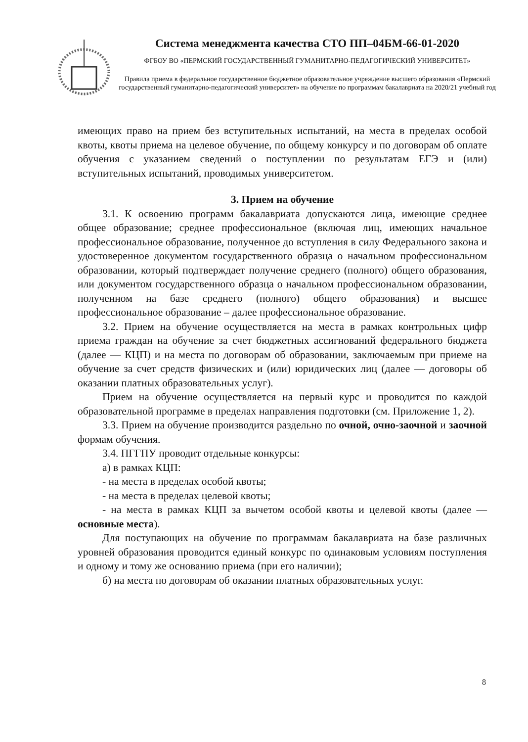Система менеджмента качества СТО ПП–04БМ-66-01-2020
ФГБОУ ВО «ПЕРМСКИЙ ГОСУДАРСТВЕННЫЙ ГУМАНИТАРНО-ПЕДАГОГИЧЕСКИЙ УНИВЕРСИТЕТ»
Правила приема в федеральное государственное бюджетное образовательное учреждение высшего образования «Пермский государственный гуманитарно-педагогический университет» на обучение по программам бакалавриата на 2020/21 учебный год
имеющих право на прием без вступительных испытаний, на места в пределах особой квоты, квоты приема на целевое обучение, по общему конкурсу и по договорам об оплате обучения с указанием сведений о поступлении по результатам ЕГЭ и (или) вступительных испытаний, проводимых университетом.
3. Прием на обучение
3.1. К освоению программ бакалавриата допускаются лица, имеющие среднее общее образование; среднее профессиональное (включая лиц, имеющих начальное профессиональное образование, полученное до вступления в силу Федерального закона и удостоверенное документом государственного образца о начальном профессиональном образовании, который подтверждает получение среднего (полного) общего образования, или документом государственного образца о начальном профессиональном образовании, полученном на базе среднего (полного) общего образования) и высшее профессиональное образование – далее профессиональное образование.
3.2. Прием на обучение осуществляется на места в рамках контрольных цифр приема граждан на обучение за счет бюджетных ассигнований федерального бюджета (далее — КЦП) и на места по договорам об образовании, заключаемым при приеме на обучение за счет средств физических и (или) юридических лиц (далее — договоры об оказании платных образовательных услуг).
Прием на обучение осуществляется на первый курс и проводится по каждой образовательной программе в пределах направления подготовки (см. Приложение 1, 2).
3.3. Прием на обучение производится раздельно по очной, очно-заочной и заочной формам обучения.
3.4. ПГГПУ проводит отдельные конкурсы:
а) в рамках КЦП:
- на места в пределах особой квоты;
- на места в пределах целевой квоты;
- на места в рамках КЦП за вычетом особой квоты и целевой квоты (далее — основные места).
Для поступающих на обучение по программам бакалавриата на базе различных уровней образования проводится единый конкурс по одинаковым условиям поступления и одному и тому же основанию приема (при его наличии);
б) на места по договорам об оказании платных образовательных услуг.
8